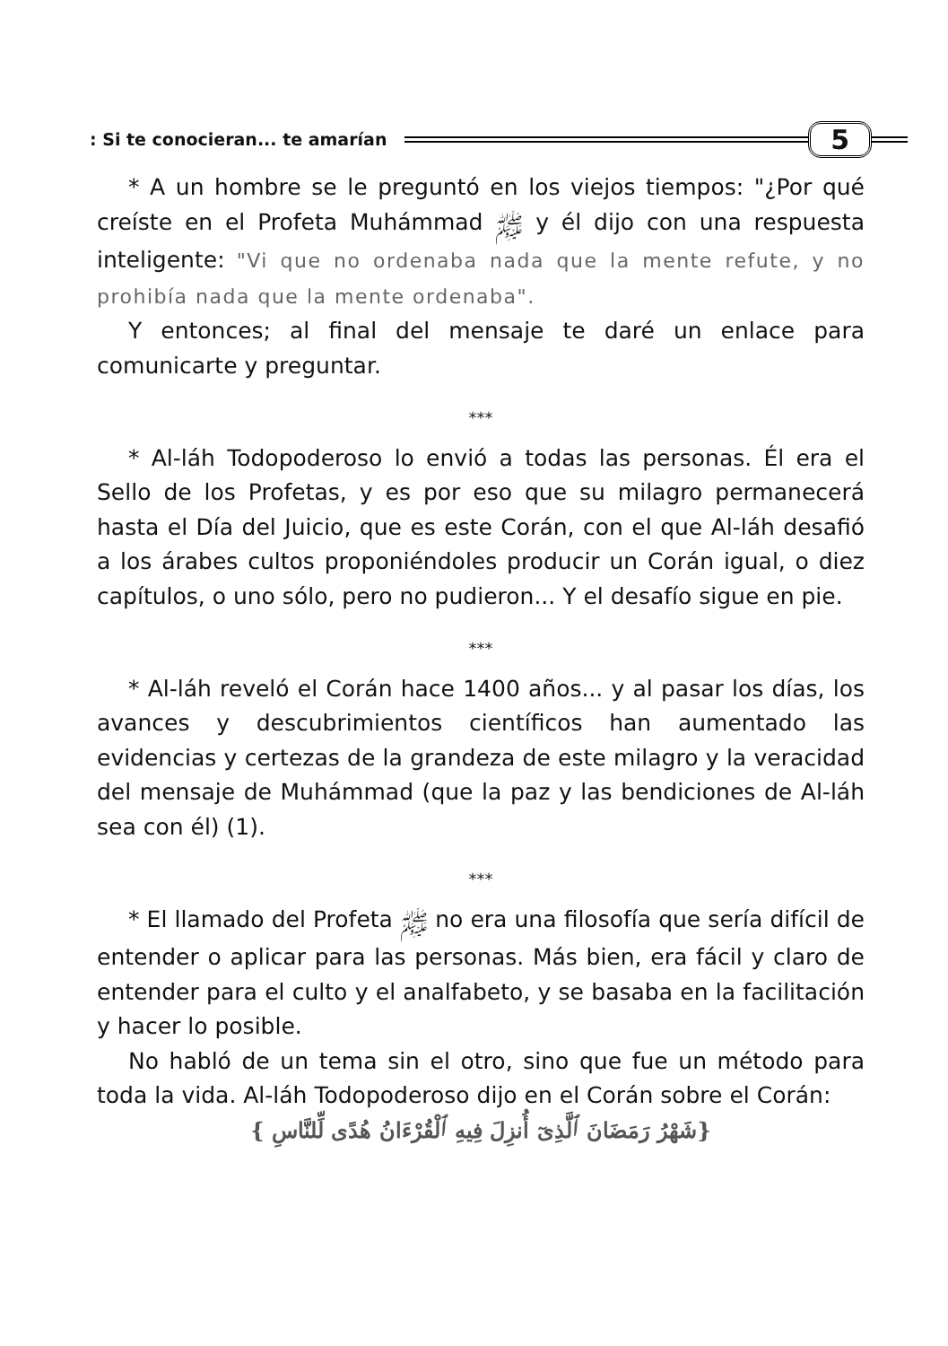: Si te conocieran... te amarían
5
* A un hombre se le preguntó en los viejos tiempos: "¿Por qué creíste en el Profeta Muhámmad ﷺ y él dijo con una respuesta inteligente: "Vi que no ordenaba nada que la mente refute, y no prohibía nada que la mente ordenaba".
Y entonces; al final del mensaje te daré un enlace para comunicarte y preguntar.
***
* Al-láh Todopoderoso lo envió a todas las personas. Él era el Sello de los Profetas, y es por eso que su milagro permanecerá hasta el Día del Juicio, que es este Corán, con el que Al-láh desafió a los árabes cultos proponiéndoles producir un Corán igual, o diez capítulos, o uno sólo, pero no pudieron... Y el desafío sigue en pie.
***
* Al-láh reveló el Corán hace 1400 años... y al pasar los días, los avances y descubrimientos científicos han aumentado las evidencias y certezas de la grandeza de este milagro y la veracidad del mensaje de Muhámmad (que la paz y las bendiciones de Al-láh sea con él) (1).
***
* El llamado del Profeta ﷺ no era una filosofía que sería difícil de entender o aplicar para las personas. Más bien, era fácil y claro de entender para el culto y el analfabeto, y se basaba en la facilitación y hacer lo posible.
No habló de un tema sin el otro, sino que fue un método para toda la vida. Al-láh Todopoderoso dijo en el Corán sobre el Corán:
{شَهْرُ رَمَضَانَ ٱلَّذِىٓ أُنزِلَ فِيهِ ٱلْقُرْءَانُ هُدًى لِّلنَّاسِ }